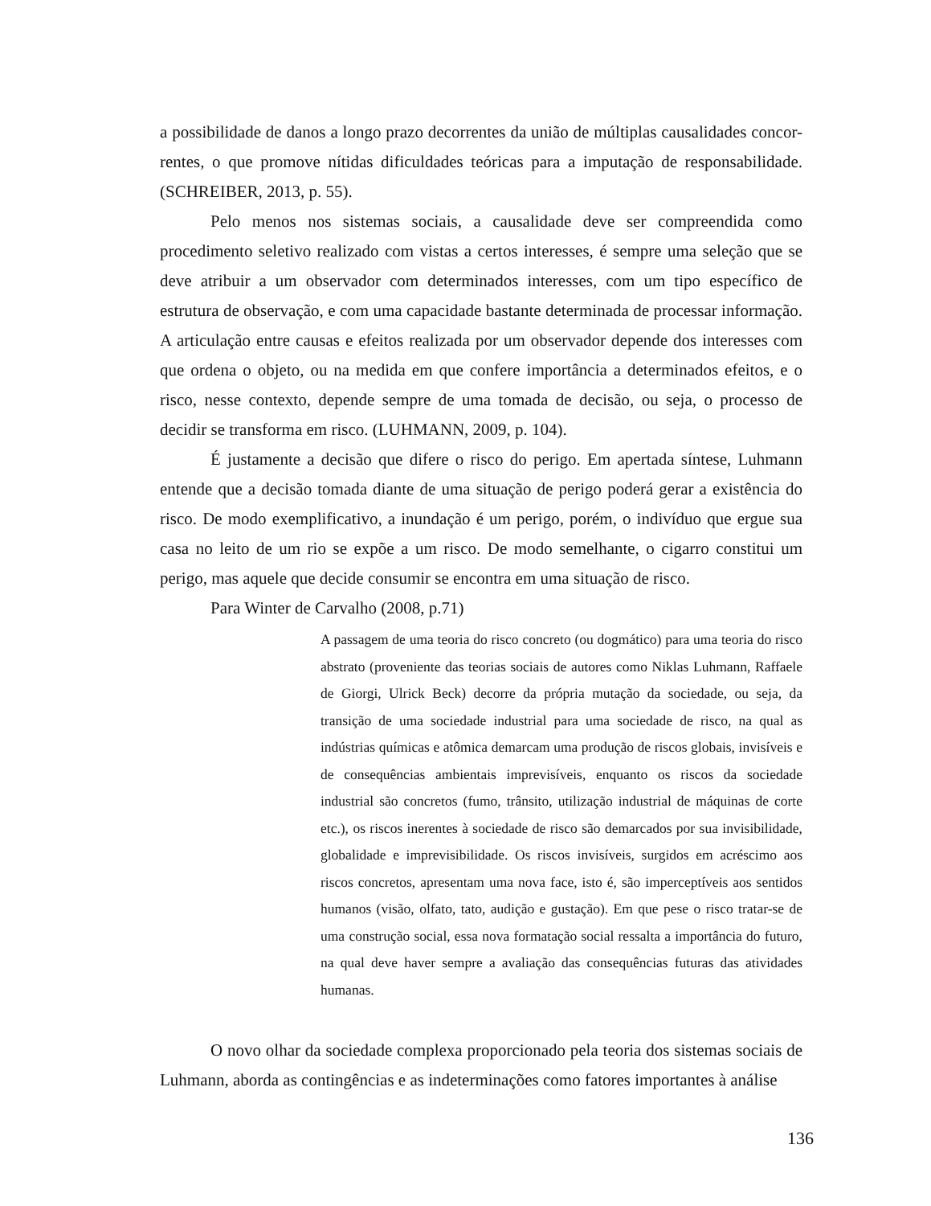a possibilidade de danos a longo prazo decorrentes da união de múltiplas causalidades concor-rentes, o que promove nítidas dificuldades teóricas para a imputação de responsabilidade. (SCHREIBER, 2013, p. 55).
Pelo menos nos sistemas sociais, a causalidade deve ser compreendida como procedimento seletivo realizado com vistas a certos interesses, é sempre uma seleção que se deve atribuir a um observador com determinados interesses, com um tipo específico de estrutura de observação, e com uma capacidade bastante determinada de processar informação. A articulação entre causas e efeitos realizada por um observador depende dos interesses com que ordena o objeto, ou na medida em que confere importância a determinados efeitos, e o risco, nesse contexto, depende sempre de uma tomada de decisão, ou seja, o processo de decidir se transforma em risco. (LUHMANN, 2009, p. 104).
É justamente a decisão que difere o risco do perigo. Em apertada síntese, Luhmann entende que a decisão tomada diante de uma situação de perigo poderá gerar a existência do risco. De modo exemplificativo, a inundação é um perigo, porém, o indivíduo que ergue sua casa no leito de um rio se expõe a um risco. De modo semelhante, o cigarro constitui um perigo, mas aquele que decide consumir se encontra em uma situação de risco.
Para Winter de Carvalho (2008, p.71)
A passagem de uma teoria do risco concreto (ou dogmático) para uma teoria do risco abstrato (proveniente das teorias sociais de autores como Niklas Luhmann, Raffaele de Giorgi, Ulrick Beck) decorre da própria mutação da sociedade, ou seja, da transição de uma sociedade industrial para uma sociedade de risco, na qual as indústrias químicas e atômica demarcam uma produção de riscos globais, invisíveis e de consequências ambientais imprevisíveis, enquanto os riscos da sociedade industrial são concretos (fumo, trânsito, utilização industrial de máquinas de corte etc.), os riscos inerentes à sociedade de risco são demarcados por sua invisibilidade, globalidade e imprevisibilidade. Os riscos invisíveis, surgidos em acréscimo aos riscos concretos, apresentam uma nova face, isto é, são imperceptíveis aos sentidos humanos (visão, olfato, tato, audição e gustação). Em que pese o risco tratar-se de uma construção social, essa nova formatação social ressalta a importância do futuro, na qual deve haver sempre a avaliação das consequências futuras das atividades humanas.
O novo olhar da sociedade complexa proporcionado pela teoria dos sistemas sociais de Luhmann, aborda as contingências e as indeterminações como fatores importantes à análise
136